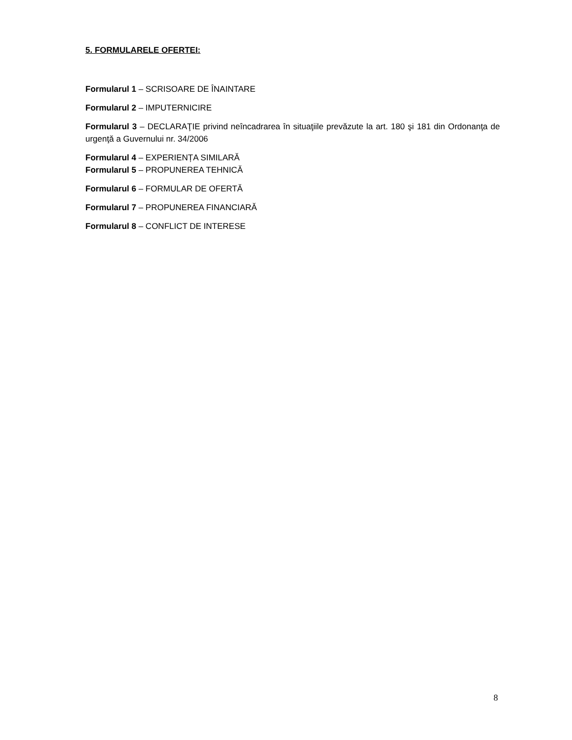5. FORMULARELE OFERTEI:
Formularul 1 – SCRISOARE DE ÎNAINTARE
Formularul 2 – IMPUTERNICIRE
Formularul 3 – DECLARAŢIE privind neîncadrarea în situaţiile prevăzute la art. 180 şi 181 din Ordonanţa de urgenţă a Guvernului nr. 34/2006
Formularul 4 – EXPERIENȚA SIMILARĂ
Formularul 5 – PROPUNEREA TEHNICĂ
Formularul 6 – FORMULAR DE OFERTĂ
Formularul 7 – PROPUNEREA FINANCIARĂ
Formularul 8 – CONFLICT DE INTERESE
8